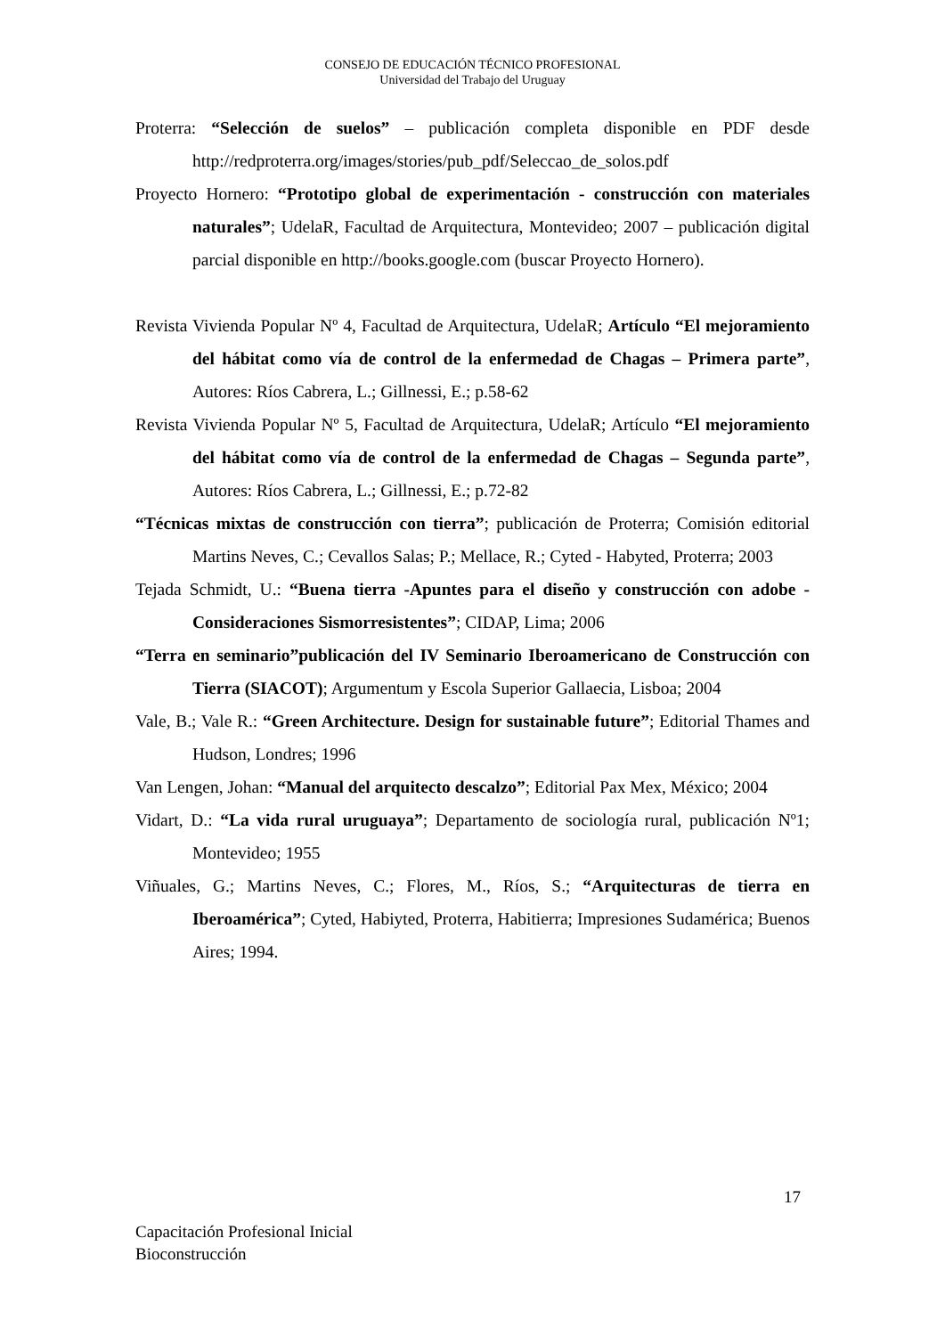CONSEJO DE EDUCACIÓN TÉCNICO PROFESIONAL
Universidad del Trabajo del Uruguay
Proterra: “Selección de suelos” – publicación completa disponible en PDF desde http://redproterra.org/images/stories/pub_pdf/Seleccao_de_solos.pdf
Proyecto Hornero: “Prototipo global de experimentación - construcción con materiales naturales”; UdelaR, Facultad de Arquitectura, Montevideo; 2007 – publicación digital parcial disponible en http://books.google.com (buscar Proyecto Hornero).
Revista Vivienda Popular Nº 4, Facultad de Arquitectura, UdelaR; Artículo “El mejoramiento del hábitat como vía de control de la enfermedad de Chagas – Primera parte”, Autores: Ríos Cabrera, L.; Gillnessi, E.; p.58-62
Revista Vivienda Popular Nº 5, Facultad de Arquitectura, UdelaR; Artículo “El mejoramiento del hábitat como vía de control de la enfermedad de Chagas – Segunda parte”, Autores: Ríos Cabrera, L.; Gillnessi, E.; p.72-82
“Técnicas mixtas de construcción con tierra”; publicación de Proterra; Comisión editorial Martins Neves, C.; Cevallos Salas; P.; Mellace, R.; Cyted - Habyted, Proterra; 2003
Tejada Schmidt, U.: “Buena tierra -Apuntes para el diseño y construcción con adobe -Consideraciones Sismorresistentes”; CIDAP, Lima; 2006
“Terra en seminario”publicación del IV Seminario Iberoamericano de Construcción con Tierra (SIACOT); Argumentum y Escola Superior Gallaecia, Lisboa; 2004
Vale, B.; Vale R.: “Green Architecture. Design for sustainable future”; Editorial Thames and Hudson, Londres; 1996
Van Lengen, Johan: “Manual del arquitecto descalzo”; Editorial Pax Mex, México; 2004
Vidart, D.: “La vida rural uruguaya”; Departamento de sociología rural, publicación Nº1; Montevideo; 1955
Viñuales, G.; Martins Neves, C.; Flores, M., Ríos, S.; “Arquitecturas de tierra en Iberoamérica”; Cyted, Habiyted, Proterra, Habitierra; Impresiones Sudamérica; Buenos Aires; 1994.
17
Capacitación Profesional Inicial
Bioconstrucción